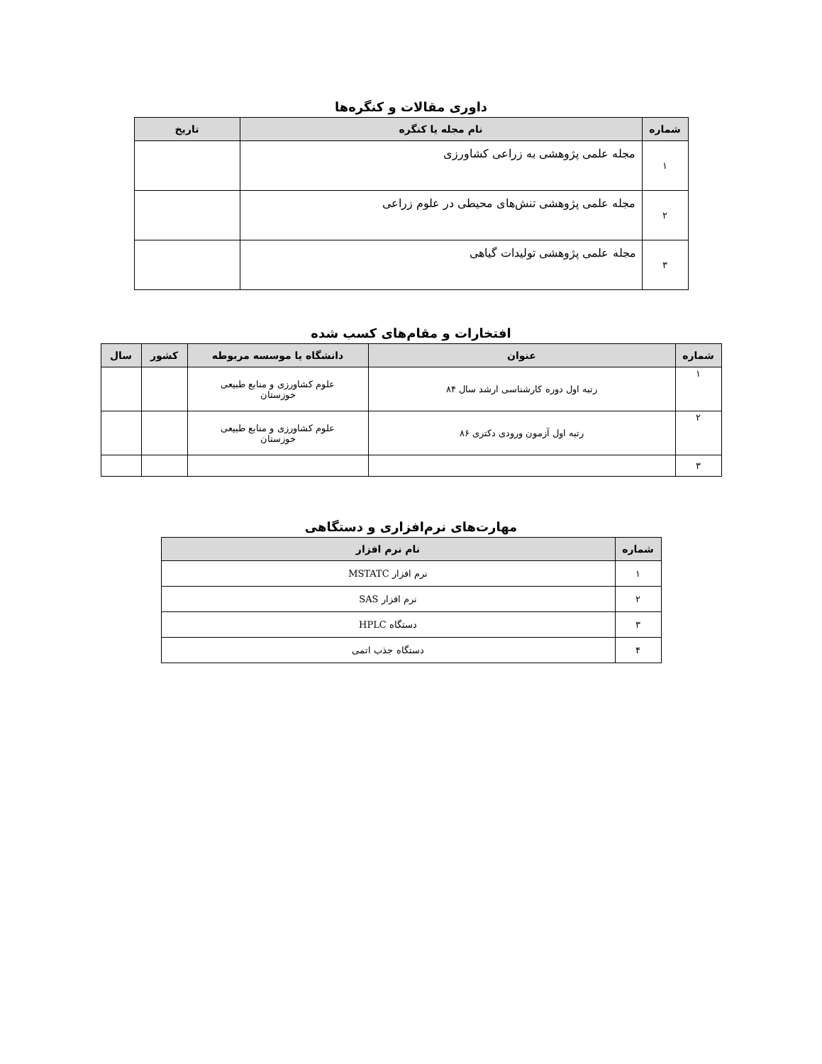داوری مقالات و کنگره‌ها
| شماره | نام مجله یا کنگره | تاریخ |
| --- | --- | --- |
| ۱ | مجله علمی پژوهشی به زراعی کشاورزی | |
| ۲ | مجله علمی پژوهشی تنش‌های محیطی در علوم زراعی | |
| ۳ | مجله علمی پژوهشی تولیدات گیاهی | |
افتخارات و مقام‌های کسب شده
| شماره | عنوان | دانشگاه یا موسسه مربوطه | کشور | سال |
| --- | --- | --- | --- | --- |
| ۱ | رتبه اول دوره کارشناسی ارشد سال ۸۴ | علوم کشاورزی و منابع طبیعی خوزستان | | |
| ۲ | رتبه اول آزمون ورودی دکتری ۸۶ | علوم کشاورزی و منابع طبیعی خوزستان | | |
| ۳ | | | | |
مهارت‌های نرم‌افزاری و دستگاهی
| شماره | نام نرم افزار |
| --- | --- |
| ۱ | نرم افزار MSTATC |
| ۲ | نرم افزار SAS |
| ۳ | دستگاه HPLC |
| ۴ | دستگاه جذب اتمی |